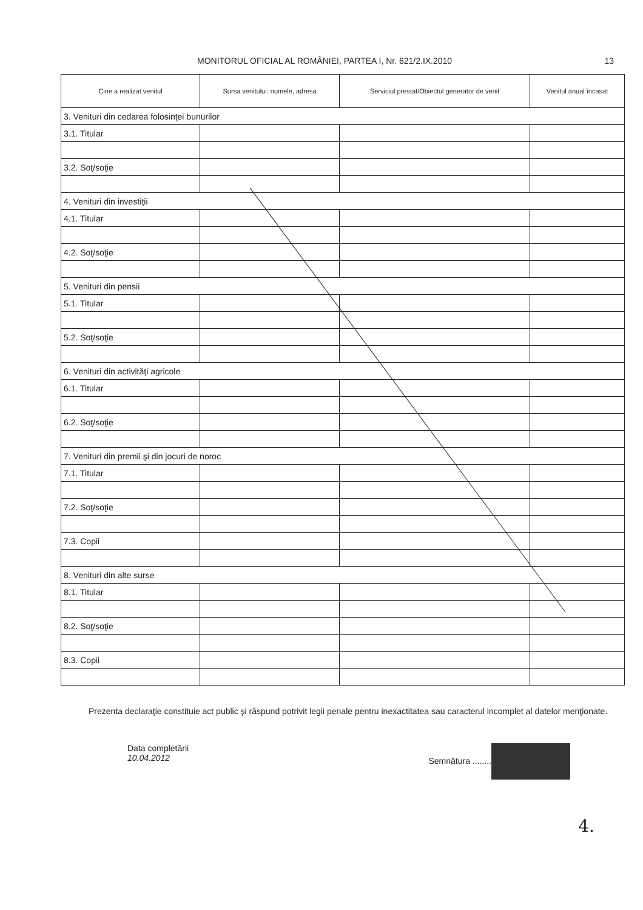MONITORUL OFICIAL AL ROMÂNIEI, PARTEA I, Nr. 621/2.IX.2010 13
| Cine a realizat venitul | Sursa venitului: numele, adresa | Serviciul prestat/Obiectul generator de venit | Venitul anual încasat |
| --- | --- | --- | --- |
| 3. Venituri din cedarea folosinţei bunurilor | | | |
| 3.1. Titular | | | |
| 3.2. Soţ/soţie | | | |
| 4. Venituri din investiţii | | | |
| 4.1. Titular | | | |
| 4.2. Soţ/soţie | | | |
| 5. Venituri din pensii | | | |
| 5.1. Titular | | | |
| 5.2. Soţ/soţie | | | |
| 6. Venituri din activităţi agricole | | | |
| 6.1. Titular | | | |
| 6.2. Soţ/soţie | | | |
| 7. Venituri din premii şi din jocuri de noroc | | | |
| 7.1. Titular | | | |
| 7.2. Soţ/soţie | | | |
| 7.3. Copii | | | |
| 8. Venituri din alte surse | | | |
| 8.1. Titular | | | |
| 8.2. Soţ/soţie | | | |
| 8.3. Copii | | | |
Prezenta declaraţie constituie act public şi răspund potrivit legii penale pentru inexactitatea sau caracterul incomplet al datelor menţionate.
Data completării
10.04.2012
Semnătura ........
4.